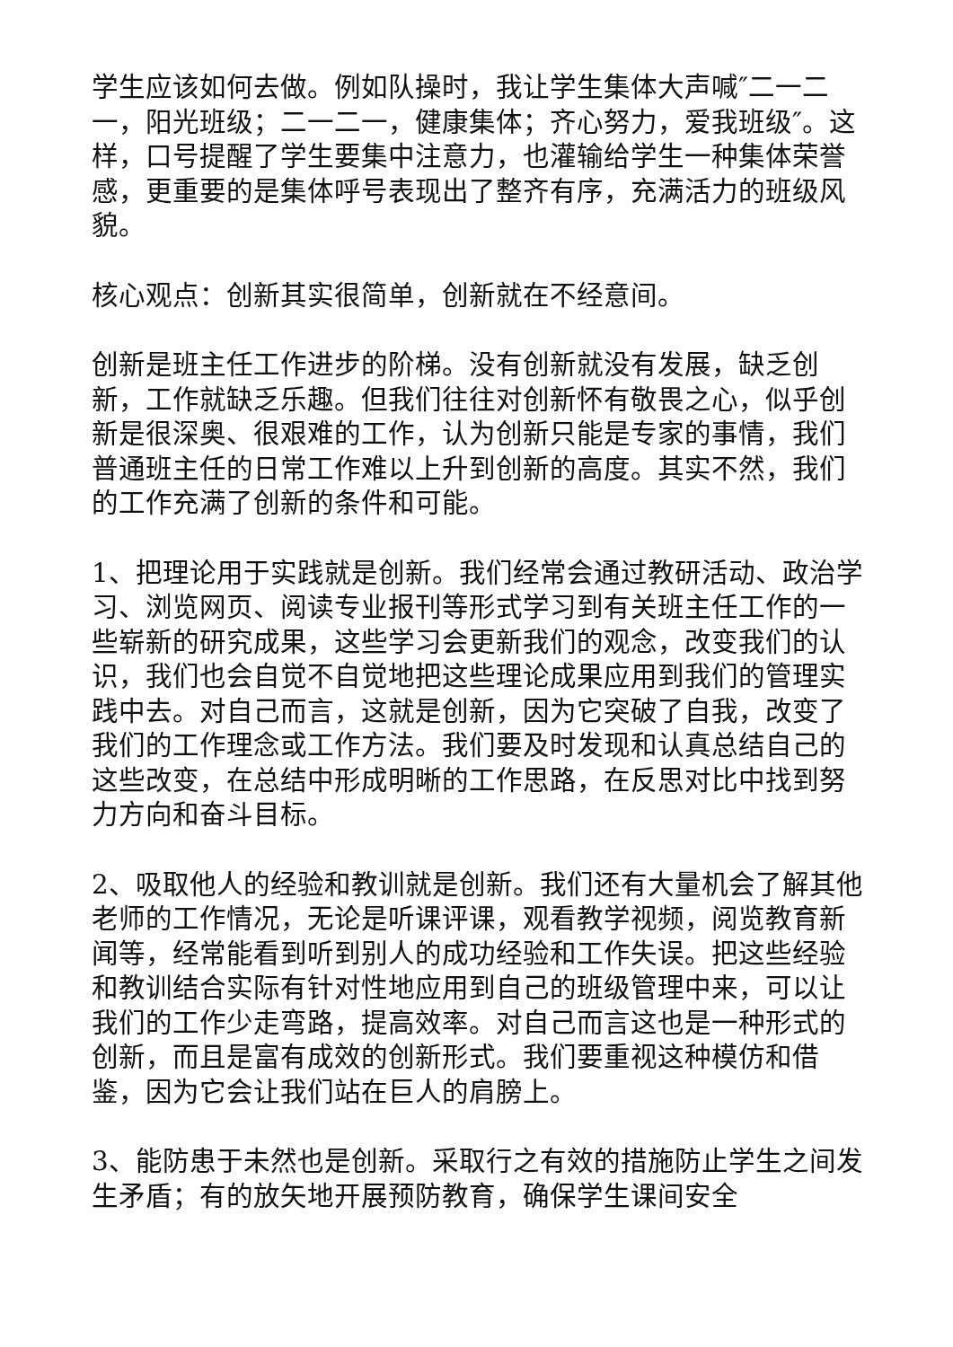学生应该如何去做。例如队操时，我让学生集体大声喊″二一二一，阳光班级；二一二一，健康集体；齐心努力，爱我班级″。这样，口号提醒了学生要集中注意力，也灌输给学生一种集体荣誉感，更重要的是集体呼号表现出了整齐有序，充满活力的班级风貌。
核心观点：创新其实很简单，创新就在不经意间。
创新是班主任工作进步的阶梯。没有创新就没有发展，缺乏创新，工作就缺乏乐趣。但我们往往对创新怀有敬畏之心，似乎创新是很深奥、很艰难的工作，认为创新只能是专家的事情，我们普通班主任的日常工作难以上升到创新的高度。其实不然，我们的工作充满了创新的条件和可能。
1、把理论用于实践就是创新。我们经常会通过教研活动、政治学习、浏览网页、阅读专业报刊等形式学习到有关班主任工作的一些崭新的研究成果，这些学习会更新我们的观念，改变我们的认识，我们也会自觉不自觉地把这些理论成果应用到我们的管理实践中去。对自己而言，这就是创新，因为它突破了自我，改变了我们的工作理念或工作方法。我们要及时发现和认真总结自己的这些改变，在总结中形成明晰的工作思路，在反思对比中找到努力方向和奋斗目标。
2、吸取他人的经验和教训就是创新。我们还有大量机会了解其他老师的工作情况，无论是听课评课，观看教学视频，阅览教育新闻等，经常能看到听到别人的成功经验和工作失误。把这些经验和教训结合实际有针对性地应用到自己的班级管理中来，可以让我们的工作少走弯路，提高效率。对自己而言这也是一种形式的创新，而且是富有成效的创新形式。我们要重视这种模仿和借鉴，因为它会让我们站在巨人的肩膀上。
3、能防患于未然也是创新。采取行之有效的措施防止学生之间发生矛盾；有的放矢地开展预防教育，确保学生课间安全